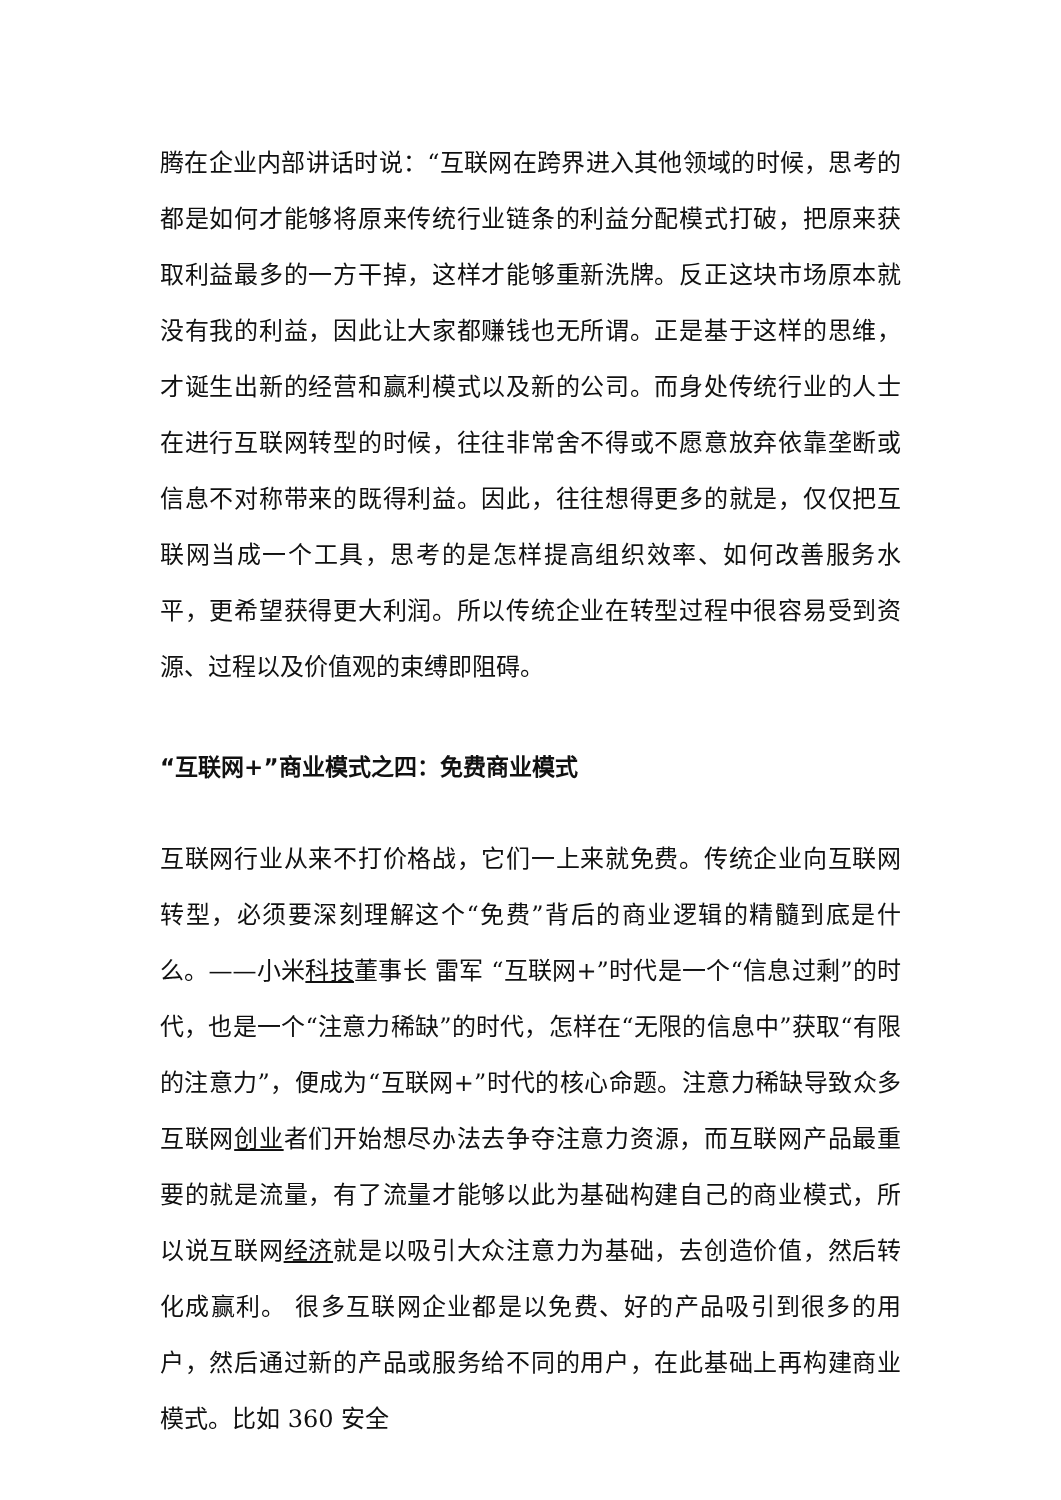腾在企业内部讲话时说：“互联网在跨界进入其他领域的时候，思考的都是如何才能够将原来传统行业链条的利益分配模式打破，把原来获取利益最多的一方干掉，这样才能够重新洗牌。反正这块市场原本就没有我的利益，因此让大家都赚钱也无所谓。正是基于这样的思维，才诞生出新的经营和赢利模式以及新的公司。而身处传统行业的人士在进行互联网转型的时候，往往非常舍不得或不愿意放弃依靠垄断或信息不对称带来的既得利益。因此，往往想得更多的就是，仅仅把互联网当成一个工具，思考的是怎样提高组织效率、如何改善服务水平，更希望获得更大利润。所以传统企业在转型过程中很容易受到资源、过程以及价值观的束缚即阻碍。
“互联网+”商业模式之四：免费商业模式
互联网行业从来不打价格战，它们一上来就免费。传统企业向互联网转型，必须要深刻理解这个“免费”背后的商业逻辑的精髓到底是什么。——小米科技董事长 雷军 “互联网+”时代是一个“信息过剩”的时代，也是一个“注意力稀缺”的时代，怎样在“无限的信息中”获取“有限的注意力”，便成为“互联网+”时代的核心命题。注意力稀缺导致众多互联网创业者们开始想尽办法去争夺注意力资源，而互联网产品最重要的就是流量，有了流量才能够以此为基础构建自己的商业模式，所以说互联网经济就是以吸引大众注意力为基础，去创造价值，然后转化成赢利。 很多互联网企业都是以免费、好的产品吸引到很多的用户，然后通过新的产品或服务给不同的用户，在此基础上再构建商业模式。比如 360 安全